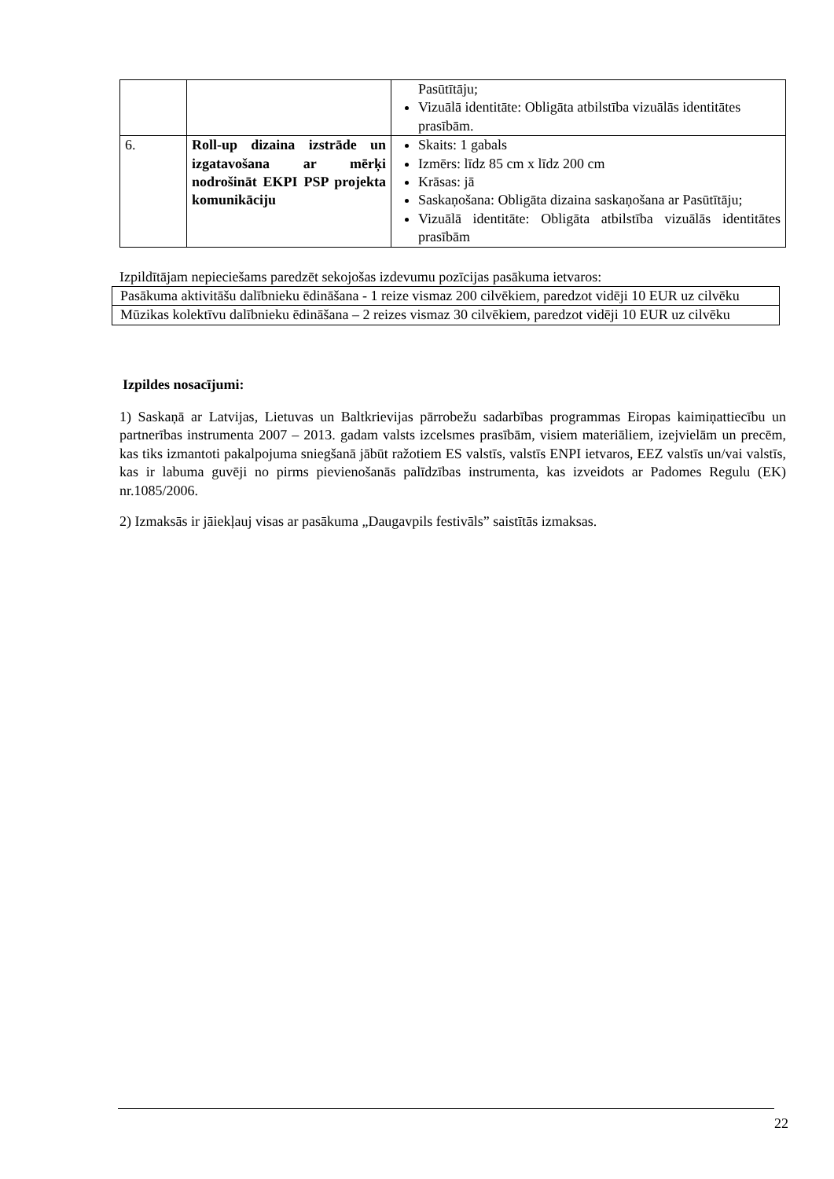| | | Pasūtītāju; Vizuālā identitāte: Obligāta atbilstība vizuālās identitātes prasībām. |
| 6. | Roll-up dizaina izstrāde un izgatavošana ar mērķi nodrošināt EKPI PSP projekta komunikāciju | Skaits: 1 gabals Izmērs: līdz 85 cm x līdz 200 cm Krāsas: jā Saskaņošana: Obligāta dizaina saskaņošana ar Pasūtītāju; Vizuālā identitāte: Obligāta atbilstība vizuālās identitātes prasībām |
Izpildītājam nepieciešams paredzēt sekojošas izdevumu pozīcijas pasākuma ietvaros:
| Pasākuma aktivitāšu dalībnieku ēdināšana - 1 reize vismaz 200 cilvēkiem, paredzot vidēji 10 EUR uz cilvēku |
| Mūzikas kolektīvu dalībnieku ēdināšana – 2 reizes vismaz 30 cilvēkiem, paredzot vidēji 10 EUR uz cilvēku |
Izpildes nosacījumi:
1) Saskaņā ar Latvijas, Lietuvas un Baltkrievijas pārrobežu sadarbības programmas Eiropas kaimiņattiecību un partnerības instrumenta 2007 – 2013. gadam valsts izcelsmes prasībām, visiem materiāliem, izejvielām un precēm, kas tiks izmantoti pakalpojuma sniegšanā jābūt ražotiem ES valstīs, valstīs ENPI ietvaros, EEZ valstīs un/vai valstīs, kas ir labuma guvēji no pirms pievienošanās palīdzības instrumenta, kas izveidots ar Padomes Regulu (EK) nr.1085/2006.
2) Izmaksās ir jāiekļauj visas ar pasākuma „Daugavpils festivāls” saistītās izmaksas.
22